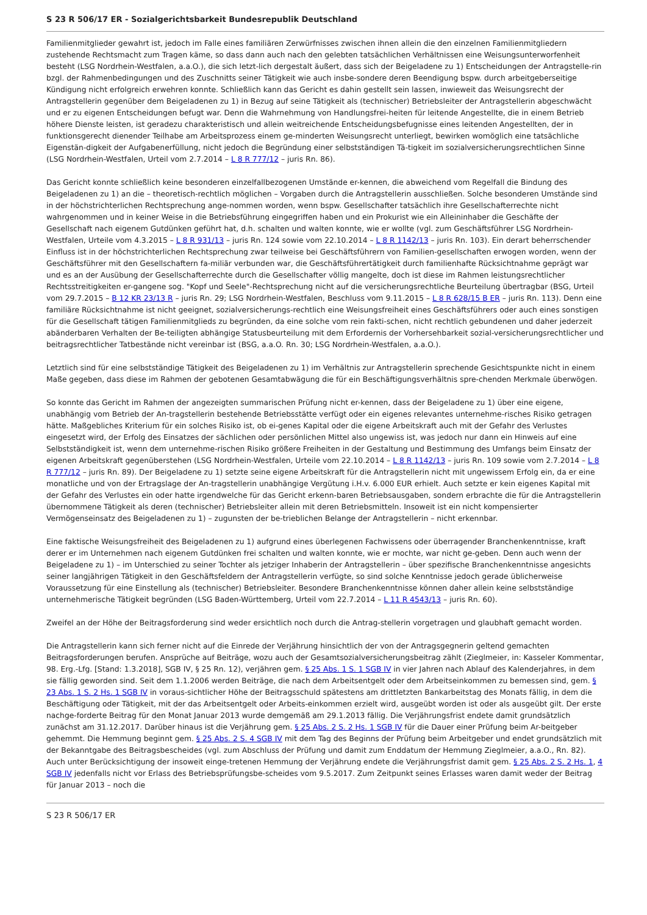S 23 R 506/17 ER - Sozialgerichtsbarkeit Bundesrepublik Deutschland
Familienmitglieder gewahrt ist, jedoch im Falle eines familiären Zerwürfnisses zwischen ihnen allein die den einzelnen Familienmitgliedern zustehende Rechtsmacht zum Tragen käme, so dass dann auch nach den gelebten tatsächlichen Verhältnissen eine Weisungsunterworfenheit besteht (LSG Nordrhein-Westfalen, a.a.O.), die sich letzt-lich dergestalt äußert, dass sich der Beigeladene zu 1) Entscheidungen der Antragstelle-rin bzgl. der Rahmenbedingungen und des Zuschnitts seiner Tätigkeit wie auch insbe-sondere deren Beendigung bspw. durch arbeitgeberseitige Kündigung nicht erfolgreich erwehren konnte. Schließlich kann das Gericht es dahin gestellt sein lassen, inwieweit das Weisungsrecht der Antragstellerin gegenüber dem Beigeladenen zu 1) in Bezug auf seine Tätigkeit als (technischer) Betriebsleiter der Antragstellerin abgeschwächt und er zu eigenen Entscheidungen befugt war. Denn die Wahrnehmung von Handlungsfrei-heiten für leitende Angestellte, die in einem Betrieb höhere Dienste leisten, ist geradezu charakteristisch und allein weitreichende Entscheidungsbefugnisse eines leitenden Angestellten, der in funktionsgerecht dienender Teilhabe am Arbeitsprozess einem ge-minderten Weisungsrecht unterliegt, bewirken womöglich eine tatsächliche Eigenstän-digkeit der Aufgabenerfüllung, nicht jedoch die Begründung einer selbstständigen Tä-tigkeit im sozialversicherungsrechtlichen Sinne (LSG Nordrhein-Westfalen, Urteil vom 2.7.2014 – L 8 R 777/12 – juris Rn. 86).
Das Gericht konnte schließlich keine besonderen einzelfallbezogenen Umstände er-kennen, die abweichend vom Regelfall die Bindung des Beigeladenen zu 1) an die – theoretisch-rechtlich möglichen – Vorgaben durch die Antragstellerin ausschließen. Solche besonderen Umstände sind in der höchstrichterlichen Rechtsprechung ange-nommen worden, wenn bspw. Gesellschafter tatsächlich ihre Gesellschafterrechte nicht wahrgenommen und in keiner Weise in die Betriebsführung eingegriffen haben und ein Prokurist wie ein Alleininhaber die Geschäfte der Gesellschaft nach eigenem Gutdünken geführt hat, d.h. schalten und walten konnte, wie er wollte (vgl. zum Geschäftsführer LSG Nordrhein-Westfalen, Urteile vom 4.3.2015 – L 8 R 931/13 – juris Rn. 124 sowie vom 22.10.2014 – L 8 R 1142/13 – juris Rn. 103). Ein derart beherrschender Einfluss ist in der höchstrichterlichen Rechtsprechung zwar teilweise bei Geschäftsführern von Familien-gesellschaften erwogen worden, wenn der Geschäftsführer mit den Gesellschaftern fa-miliär verbunden war, die Geschäftsführertätigkeit durch familienhafte Rücksichtnahme geprägt war und es an der Ausübung der Gesellschafterrechte durch die Gesellschafter völlig mangelte, doch ist diese im Rahmen leistungsrechtlicher Rechtsstreitigkeiten er-gangene sog. "Kopf und Seele"-Rechtsprechung nicht auf die versicherungsrechtliche Beurteilung übertragbar (BSG, Urteil vom 29.7.2015 – B 12 KR 23/13 R – juris Rn. 29; LSG Nordrhein-Westfalen, Beschluss vom 9.11.2015 – L 8 R 628/15 B ER – juris Rn. 113). Denn eine familiäre Rücksichtnahme ist nicht geeignet, sozialversicherungs-rechtlich eine Weisungsfreiheit eines Geschäftsführers oder auch eines sonstigen für die Gesellschaft tätigen Familienmitglieds zu begründen, da eine solche vom rein fakti-schen, nicht rechtlich gebundenen und daher jederzeit abänderbaren Verhalten der Be-teiligten abhängige Statusbeurteilung mit dem Erfordernis der Vorhersehbarkeit sozial-versicherungsrechtlicher und beitragsrechtlicher Tatbestände nicht vereinbar ist (BSG, a.a.O. Rn. 30; LSG Nordrhein-Westfalen, a.a.O.).
Letztlich sind für eine selbstständige Tätigkeit des Beigeladenen zu 1) im Verhältnis zur Antragstellerin sprechende Gesichtspunkte nicht in einem Maße gegeben, dass diese im Rahmen der gebotenen Gesamtabwägung die für ein Beschäftigungsverhältnis spre-chenden Merkmale überwögen.
So konnte das Gericht im Rahmen der angezeigten summarischen Prüfung nicht er-kennen, dass der Beigeladene zu 1) über eine eigene, unabhängig vom Betrieb der An-tragstellerin bestehende Betriebsstätte verfügt oder ein eigenes relevantes unternehme-risches Risiko getragen hätte. Maßgebliches Kriterium für ein solches Risiko ist, ob ei-genes Kapital oder die eigene Arbeitskraft auch mit der Gefahr des Verlustes eingesetzt wird, der Erfolg des Einsatzes der sächlichen oder persönlichen Mittel also ungewiss ist, was jedoch nur dann ein Hinweis auf eine Selbstständigkeit ist, wenn dem unternehme-rischen Risiko größere Freiheiten in der Gestaltung und Bestimmung des Umfangs beim Einsatz der eigenen Arbeitskraft gegenüberstehen (LSG Nordrhein-Westfalen, Urteile vom 22.10.2014 – L 8 R 1142/13 – juris Rn. 109 sowie vom 2.7.2014 – L 8 R 777/12 – juris Rn. 89). Der Beigeladene zu 1) setzte seine eigene Arbeitskraft für die Antragstellerin nicht mit ungewissem Erfolg ein, da er eine monatliche und von der Ertragslage der An-tragstellerin unabhängige Vergütung i.H.v. 6.000 EUR erhielt. Auch setzte er kein eigenes Kapital mit der Gefahr des Verlustes ein oder hatte irgendwelche für das Gericht erkenn-baren Betriebsausgaben, sondern erbrachte die für die Antragstellerin übernommene Tätigkeit als deren (technischer) Betriebsleiter allein mit deren Betriebsmitteln. Insoweit ist ein nicht kompensierter Vermögenseinsatz des Beigeladenen zu 1) – zugunsten der be-trieblichen Belange der Antragstellerin – nicht erkennbar.
Eine faktische Weisungsfreiheit des Beigeladenen zu 1) aufgrund eines überlegenen Fachwissens oder überragender Branchenkenntnisse, kraft derer er im Unternehmen nach eigenem Gutdünken frei schalten und walten konnte, wie er mochte, war nicht ge-geben. Denn auch wenn der Beigeladene zu 1) – im Unterschied zu seiner Tochter als jetziger Inhaberin der Antragstellerin – über spezifische Branchenkenntnisse angesichts seiner langjährigen Tätigkeit in den Geschäftsfeldern der Antragstellerin verfügte, so sind solche Kenntnisse jedoch gerade üblicherweise Voraussetzung für eine Einstellung als (technischer) Betriebsleiter. Besondere Branchenkenntnisse können daher allein keine selbstständige unternehmerische Tätigkeit begründen (LSG Baden-Württemberg, Urteil vom 22.7.2014 – L 11 R 4543/13 – juris Rn. 60).
Zweifel an der Höhe der Beitragsforderung sind weder ersichtlich noch durch die Antrag-stellerin vorgetragen und glaubhaft gemacht worden.
Die Antragstellerin kann sich ferner nicht auf die Einrede der Verjährung hinsichtlich der von der Antragsgegnerin geltend gemachten Beitragsforderungen berufen. Ansprüche auf Beiträge, wozu auch der Gesamtsozialversicherungsbeitrag zählt (Zieglmeier, in: Kasseler Kommentar, 98. Erg.-Lfg. [Stand: 1.3.2018], SGB IV, § 25 Rn. 12), verjähren gem. § 25 Abs. 1 S. 1 SGB IV in vier Jahren nach Ablauf des Kalenderjahres, in dem sie fällig geworden sind. Seit dem 1.1.2006 werden Beiträge, die nach dem Arbeitsentgelt oder dem Arbeitseinkommen zu bemessen sind, gem. § 23 Abs. 1 S. 2 Hs. 1 SGB IV in voraus-sichtlicher Höhe der Beitragsschuld spätestens am drittletzten Bankarbeitstag des Monats fällig, in dem die Beschäftigung oder Tätigkeit, mit der das Arbeitsentgelt oder Arbeits-einkommen erzielt wird, ausgeübt worden ist oder als ausgeübt gilt. Der erste nachge-forderte Beitrag für den Monat Januar 2013 wurde demgemäß am 29.1.2013 fällig. Die Verjährungsfrist endete damit grundsätzlich zunächst am 31.12.2017. Darüber hinaus ist die Verjährung gem. § 25 Abs. 2 S. 2 Hs. 1 SGB IV für die Dauer einer Prüfung beim Ar-beitgeber gehemmt. Die Hemmung beginnt gem. § 25 Abs. 2 S. 4 SGB IV mit dem Tag des Beginns der Prüfung beim Arbeitgeber und endet grundsätzlich mit der Bekanntgabe des Beitragsbescheides (vgl. zum Abschluss der Prüfung und damit zum Enddatum der Hemmung Zieglmeier, a.a.O., Rn. 82). Auch unter Berücksichtigung der insoweit einge-tretenen Hemmung der Verjährung endete die Verjährungsfrist damit gem. § 25 Abs. 2 S. 2 Hs. 1, 4 SGB IV jedenfalls nicht vor Erlass des Betriebsprüfungsbe-scheides vom 9.5.2017. Zum Zeitpunkt seines Erlasses waren damit weder der Beitrag für Januar 2013 – noch die
S 23 R 506/17 ER